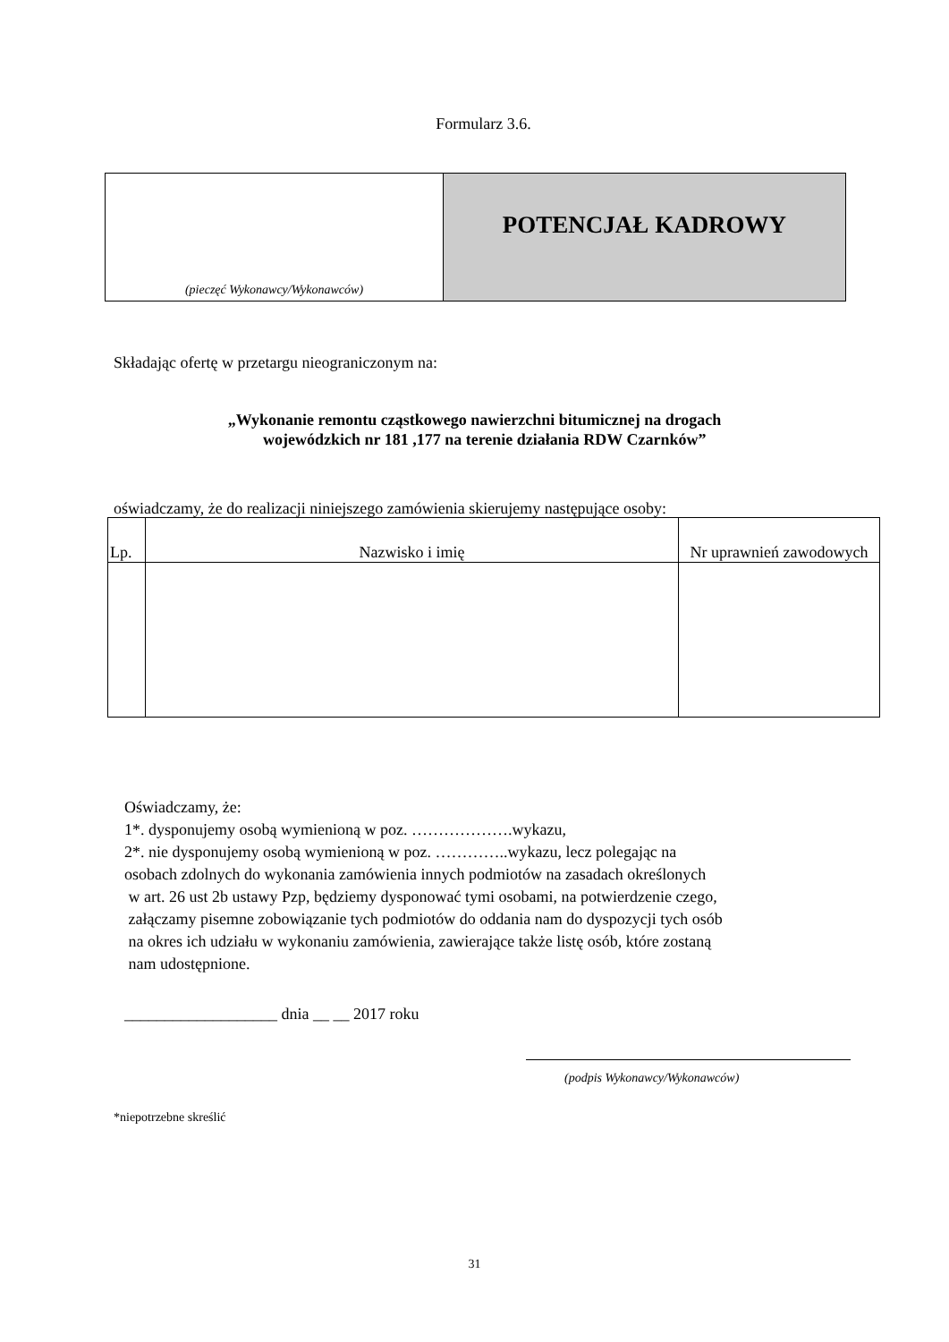Formularz 3.6.
(pieczęć Wykonawcy/Wykonawców)
POTENCJAŁ KADROWY
Składając ofertę w przetargu nieograniczonym na:
„Wykonanie remontu cząstkowego nawierzchni bitumicznej na drogach
wojewódzkich nr 181 ,177 na terenie działania RDW Czarnków”
oświadczamy, że do realizacji niniejszego zamówienia skierujemy następujące osoby:
| Lp. | Nazwisko i imię | Nr uprawnień zawodowych |
| --- | --- | --- |
Oświadczamy, że:
1*. dysponujemy osobą wymienioną w poz. ……………….wykazu,
2*. nie dysponujemy osobą wymienioną w poz. …………..wykazu, lecz polegając na
osobach zdolnych do wykonania zamówienia innych podmiotów na zasadach określonych
w art. 26 ust 2b ustawy Pzp, będziemy dysponować tymi osobami, na potwierdzenie czego,
załączamy pisemne zobowiązanie tych podmiotów do oddania nam do dyspozycji tych osób
na okres ich udziału w wykonaniu zamówienia, zawierające także listę osób, które zostaną
nam udostępnione.
___________________ dnia __ __ 2017 roku
(podpis Wykonawcy/Wykonawców)
*niepotrzebne skreślić
31